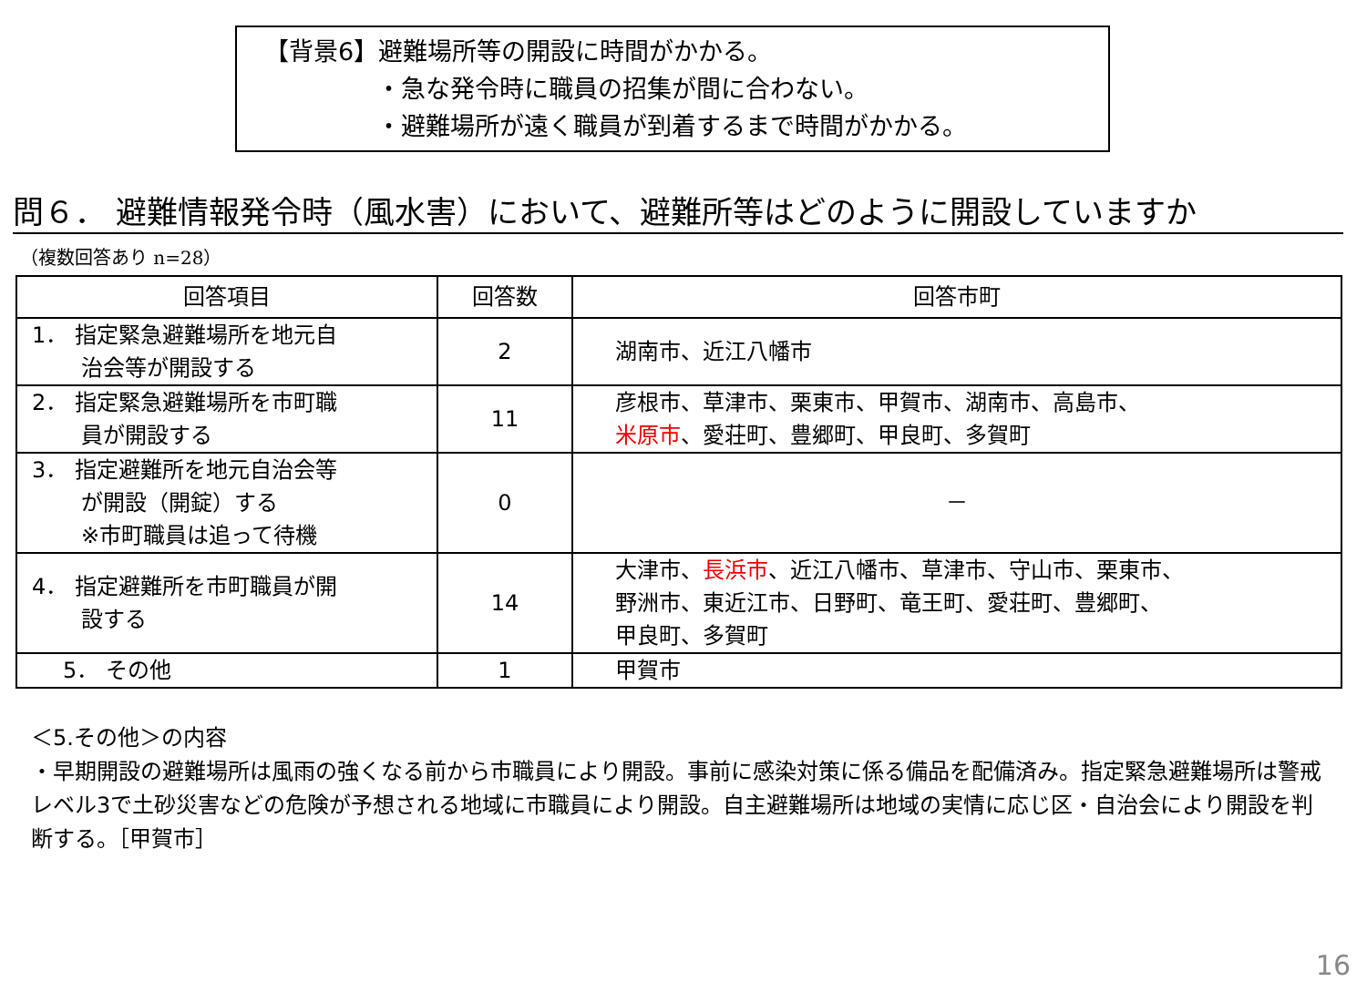【背景6】避難場所等の開設に時間がかかる。
・急な発令時に職員の招集が間に合わない。
・避難場所が遠く職員が到着するまで時間がかかる。
問６． 避難情報発令時（風水害）において、避難所等はどのように開設していますか
（複数回答あり n=28）
| 回答項目 | 回答数 | 回答市町 |
| --- | --- | --- |
| 1． 指定緊急避難場所を地元自 治会等が開設する | 2 | 湖南市、近江八幡市 |
| 2． 指定緊急避難場所を市町職 員が開設する | 11 | 彦根市、草津市、栗東市、甲賀市、湖南市、高島市、 米原市 、愛荘町、豊郷町、甲良町、多賀町 |
| 3． 指定避難所を地元自治会等 が開設（開錠）する ※市町職員は追って待機 | 0 | － |
| 4． 指定避難所を市町職員が開 設する | 14 | 大津市、 長浜市 、近江八幡市、草津市、守山市、栗東市、 野洲市、東近江市、日野町、竜王町、愛荘町、豊郷町、 甲良町、多賀町 |
| 5． その他 | 1 | 甲賀市 |
＜5.その他＞の内容
・早期開設の避難場所は風雨の強くなる前から市職員により開設。事前に感染対策に係る備品を配備済み。指定緊急避難場所は警戒レベル3で土砂災害などの危険が予想される地域に市職員により開設。自主避難場所は地域の実情に応じ区・自治会により開設を判断する。［甲賀市］
16